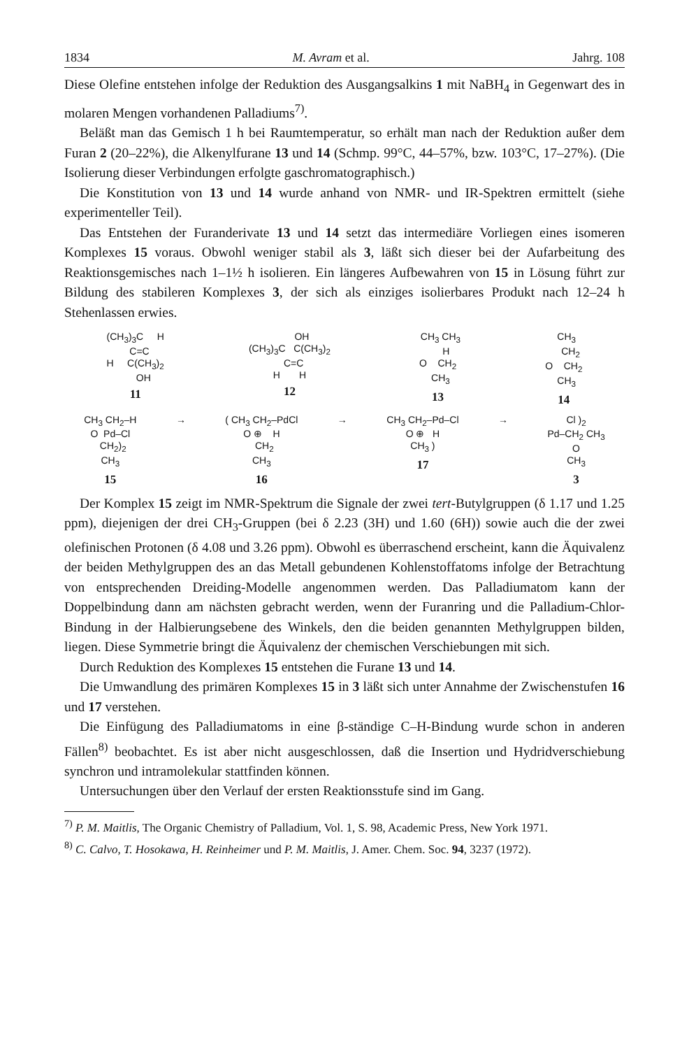1834 M. Avram et al. Jahrg. 108
Diese Olefine entstehen infolge der Reduktion des Ausgangsalkins 1 mit NaBH<sub>4</sub> in Gegenwart des in molaren Mengen vorhandenen Palladiums<sup>7)</sup>.
Beläßt man das Gemisch 1 h bei Raumtemperatur, so erhält man nach der Reduktion außer dem Furan 2 (20–22%), die Alkenylfurane 13 und 14 (Schmp. 99°C, 44–57%, bzw. 103°C, 17–27%). (Die Isolierung dieser Verbindungen erfolgte gaschromatographisch.)
Die Konstitution von 13 und 14 wurde anhand von NMR- und IR-Spektren ermittelt (siehe experimenteller Teil).
Das Entstehen der Furanderivate 13 und 14 setzt das intermediäre Vorliegen eines isomeren Komplexes 15 voraus. Obwohl weniger stabil als 3, läßt sich dieser bei der Aufarbeitung des Reaktionsgemisches nach 1–1½ h isolieren. Ein längeres Aufbewahren von 15 in Lösung führt zur Bildung des stabileren Komplexes 3, der sich als einziges isolierbares Produkt nach 12–24 h Stehenlassen erwies.
(CH<sub>3</sub>)<sub>3</sub>C H C=C H C(CH<sub>3</sub>)<sub>2</sub> OH
11
OH (CH<sub>3</sub>)<sub>3</sub>C C(CH<sub>3</sub>)<sub>2</sub> C=C H H
12
CH<sub>3</sub> CH<sub>3</sub> H O CH<sub>2</sub> CH<sub>3</sub>
13
CH<sub>3</sub> CH<sub>2</sub> O CH<sub>2</sub> CH<sub>3</sub>
14
CH<sub>3</sub> CH<sub>2</sub>–H O Pd–Cl CH<sub>2</sub>)<sub>2</sub> CH<sub>3</sub>
15
→
( CH<sub>3</sub> CH<sub>2</sub>–PdCl O ⊕ H CH<sub>2</sub> CH<sub>3</sub>
16
→
CH<sub>3</sub> CH<sub>2</sub>–Pd–Cl O ⊕ H CH<sub>3</sub> )
17
→
Cl )<sub>2</sub> Pd–CH<sub>2</sub> CH<sub>3</sub> O CH<sub>3</sub>
3
Der Komplex 15 zeigt im NMR-Spektrum die Signale der zwei tert-Butylgruppen (δ 1.17 und 1.25 ppm), diejenigen der drei CH<sub>3</sub>-Gruppen (bei δ 2.23 (3H) und 1.60 (6H)) sowie auch die der zwei olefinischen Protonen (δ 4.08 und 3.26 ppm). Obwohl es überraschend erscheint, kann die Äquivalenz der beiden Methylgruppen des an das Metall gebundenen Kohlenstoffatoms infolge der Betrachtung von entsprechenden Dreiding-Modelle angenommen werden. Das Palladiumatom kann der Doppelbindung dann am nächsten gebracht werden, wenn der Furanring und die Palladium-Chlor-Bindung in der Halbierungsebene des Winkels, den die beiden genannten Methylgruppen bilden, liegen. Diese Symmetrie bringt die Äquivalenz der chemischen Verschiebungen mit sich.
Durch Reduktion des Komplexes 15 entstehen die Furane 13 und 14.
Die Umwandlung des primären Komplexes 15 in 3 läßt sich unter Annahme der Zwischenstufen 16 und 17 verstehen.
Die Einfügung des Palladiumatoms in eine β-ständige C–H-Bindung wurde schon in anderen Fällen<sup>8)</sup> beobachtet. Es ist aber nicht ausgeschlossen, daß die Insertion und Hydridverschiebung synchron und intramolekular stattfinden können.
Untersuchungen über den Verlauf der ersten Reaktionsstufe sind im Gang.
<sup>7)</sup> P. M. Maitlis, The Organic Chemistry of Palladium, Vol. 1, S. 98, Academic Press, New York 1971.
<sup>8)</sup> C. Calvo, T. Hosokawa, H. Reinheimer und P. M. Maitlis, J. Amer. Chem. Soc. 94, 3237 (1972).